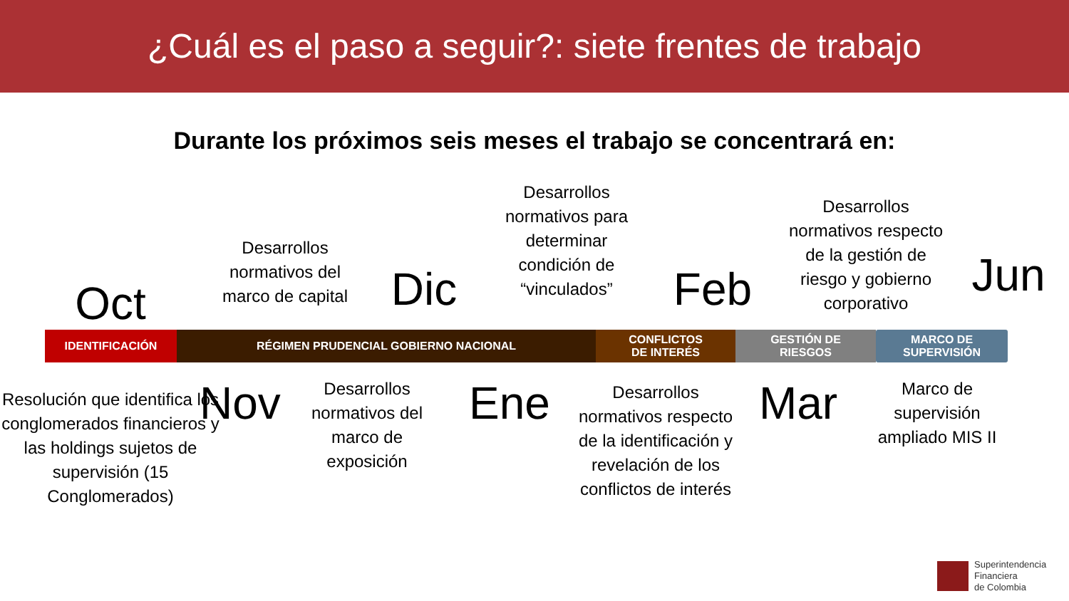¿Cuál es el paso a seguir?: siete frentes de trabajo
Durante los próximos seis meses el trabajo se concentrará en:
Oct
Desarrollos normativos del marco de capital
Dic
Desarrollos normativos para determinar condición de “vinculados”
Feb
Desarrollos normativos respecto de la gestión de riesgo y gobierno corporativo
Jun
IDENTIFICACIÓN RÉGIMEN PRUDENCIAL GOBIERNO NACIONAL CONFLICTOS
DE INTERÉS
GESTIÓN DE
RIESGOS
MARCO DE
SUPERVISIÓN
Resolución que identifica los conglomerados financieros y las holdings sujetos de supervisión (15 Conglomerados)
Nov
Desarrollos normativos del marco de exposición
Ene
Desarrollos normativos respecto de la identificación y revelación de los conflictos de interés
Mar
Marco de supervisión ampliado MIS II
Superintendencia
Financiera
de Colombia